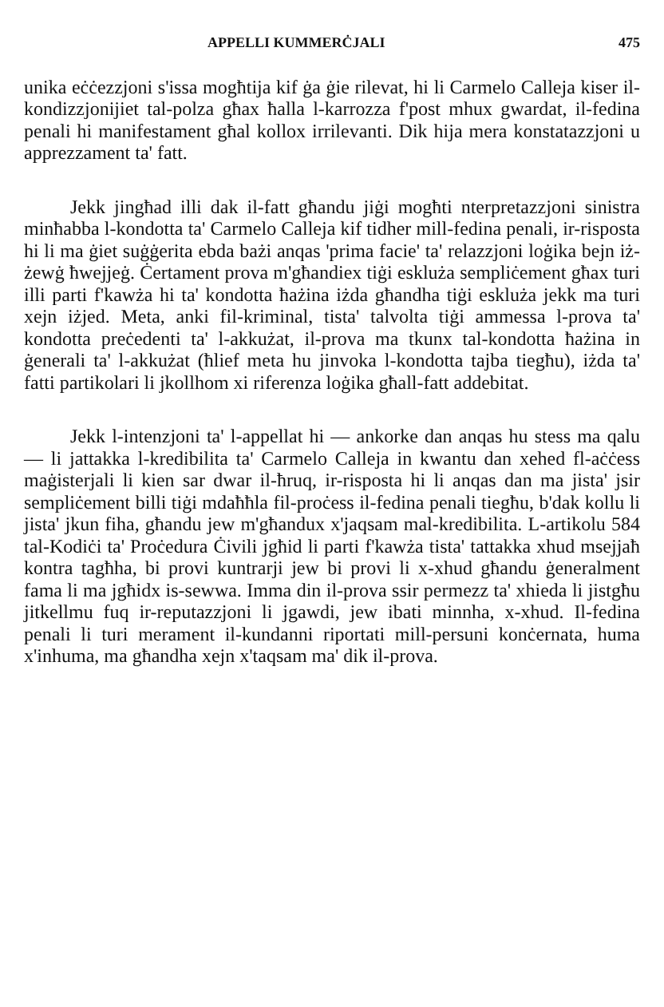APPELLI KUMMERĊJALI 475
unika eċċezzjoni s'issa mogħtija kif ġa ġie rilevat, hi li Carmelo Calleja kiser il-kondizzjonijiet tal-polza għax ħalla l-karrozza f'post mhux gwardat, il-fedina penali hi manifestament għal kollox irrilevanti. Dik hija mera konstatazzjoni u apprezzament ta' fatt.
Jekk jingħad illi dak il-fatt għandu jiġi mogħti nterpretazzjoni sinistra minħabba l-kondotta ta' Carmelo Calleja kif tidher mill-fedina penali, ir-risposta hi li ma ġiet suġġerita ebda bażi anqas 'prima facie' ta' relazzjoni loġika bejn iż-żewġ ħwejjeġ. Ċertament prova m'għandiex tiġi eskluża sempliċement għax turi illi parti f'kawża hi ta' kondotta ħażina iżda għandha tiġi eskluża jekk ma turi xejn iżjed. Meta, anki fil-kriminal, tista' talvolta tiġi ammessa l-prova ta' kondotta preċedenti ta' l-akkużat, il-prova ma tkunx tal-kondotta ħażina in ġenerali ta' l-akkużat (ħlief meta hu jinvoka l-kondotta tajba tiegħu), iżda ta' fatti partikolari li jkollhom xi riferenza loġika għall-fatt addebitat.
Jekk l-intenzjoni ta' l-appellat hi — ankorke dan anqas hu stess ma qalu — li jattakka l-kredibilita ta' Carmelo Calleja in kwantu dan xehed fl-aċċess maġisterjali li kien sar dwar il-ħruq, ir-risposta hi li anqas dan ma jista' jsir sempliċement billi tiġi mdaħħla fil-proċess il-fedina penali tiegħu, b'dak kollu li jista' jkun fiha, għandu jew m'għandux x'jaqsam mal-kredibilita. L-artikolu 584 tal-Kodiċi ta' Proċedura Ċivili jgħid li parti f'kawża tista' tattakka xhud msejjaħ kontra tagħha, bi provi kuntrarji jew bi provi li x-xhud għandu ġeneralment fama li ma jgħidx is-sewwa. Imma din il-prova ssir permezz ta' xhieda li jistgħu jitkellmu fuq ir-reputazzjoni li jgawdi, jew ibati minnha, x-xhud. Il-fedina penali li turi merament il-kundanni riportati mill-persuni konċernata, huma x'inhuma, ma għandha xejn x'taqsam ma' dik il-prova.